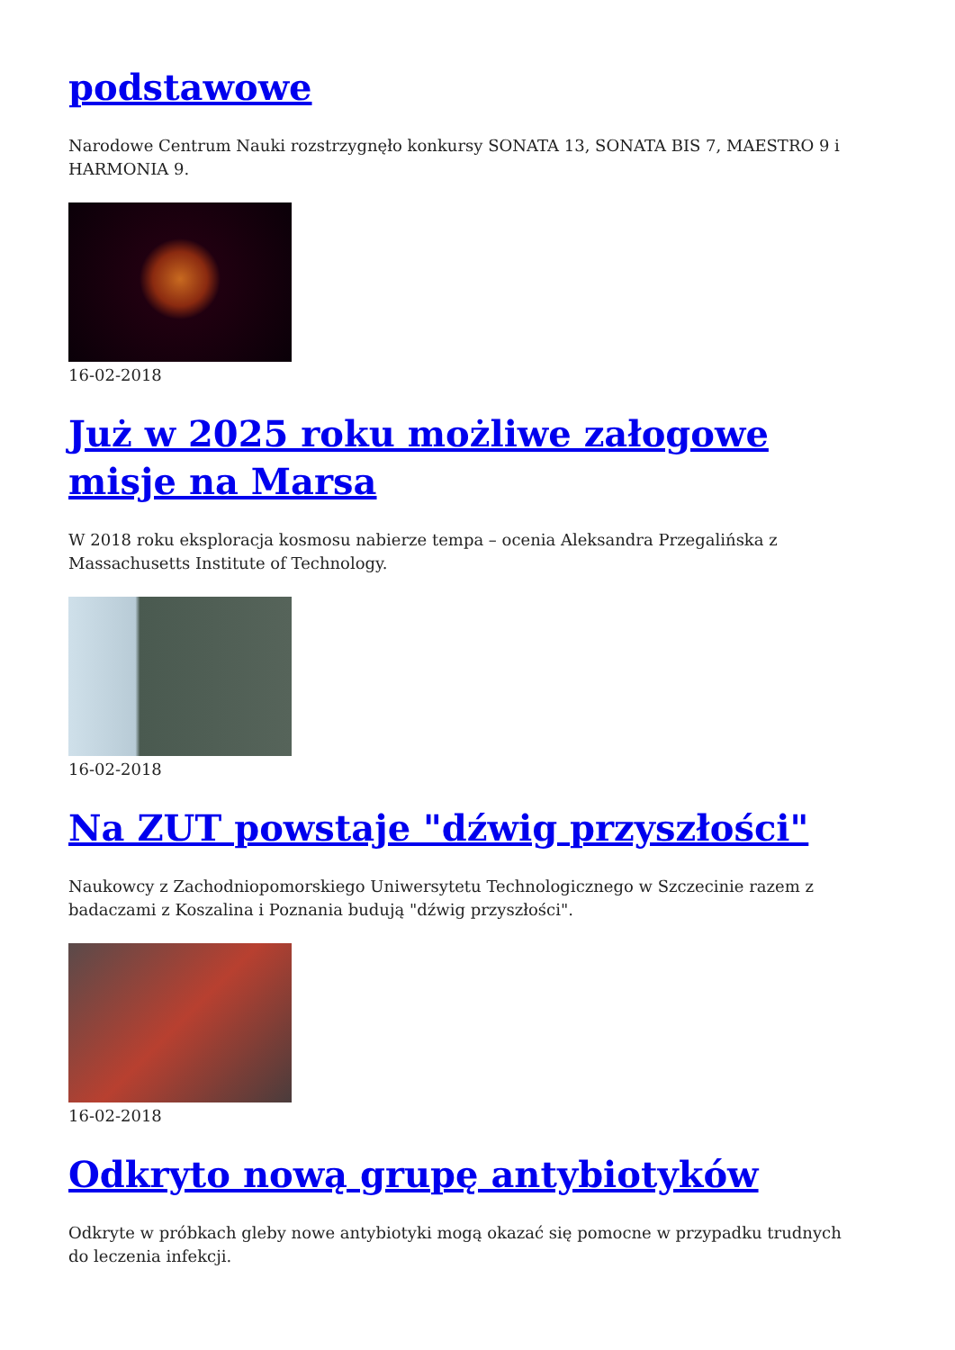podstawowe
Narodowe Centrum Nauki rozstrzygnęło konkursy SONATA 13, SONATA BIS 7, MAESTRO 9 i HARMONIA 9.
16-02-2018
Już w 2025 roku możliwe załogowe misje na Marsa
W 2018 roku eksploracja kosmosu nabierze tempa – ocenia Aleksandra Przegalińska z Massachusetts Institute of Technology.
16-02-2018
Na ZUT powstaje "dźwig przyszłości"
Naukowcy z Zachodniopomorskiego Uniwersytetu Technologicznego w Szczecinie razem z badaczami z Koszalina i Poznania budują "dźwig przyszłości".
16-02-2018
Odkryto nową grupę antybiotyków
Odkryte w próbkach gleby nowe antybiotyki mogą okazać się pomocne w przypadku trudnych do leczenia infekcji.